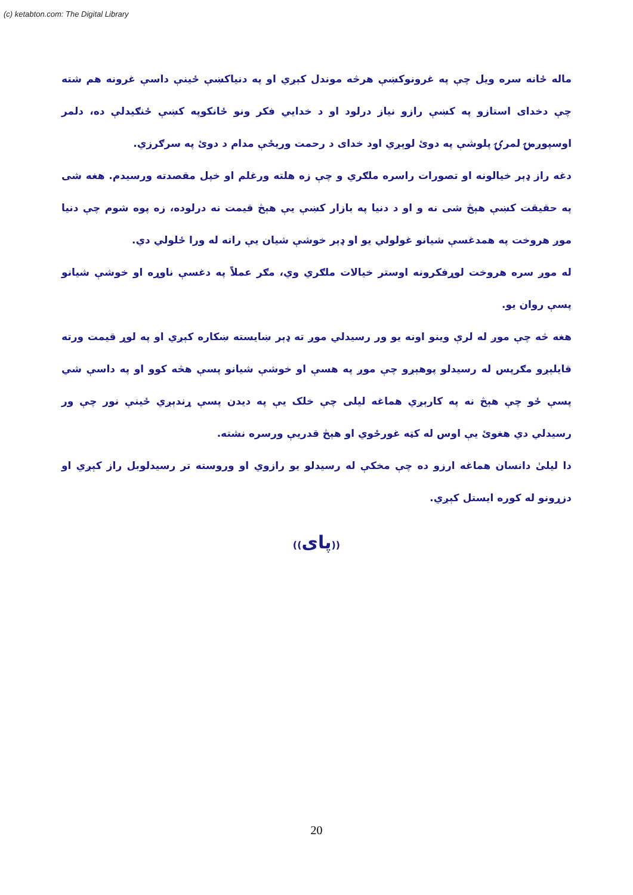(c) ketabton.com: The Digital Library
ماله ځانه سره ویل چې په غرونوکښې هرڅه موندل کېږي او په دنیاکښې ځینې داسې غرونه هم شته چې دخدای استازو په کښې رازو نیاز درلود او د خدایي فکر ونو ځانکوپه کښې ځنګیدلې ده، دلمر اوسپوږمۍ لمرۍ پلوشې په دوئ لوېږي اود خدای د رحمت وریځې مدام د دوئ په سرګرزي.
دغه راز ډېر خیالونه او تصورات راسره ملګري و چې زه هلته ورغلم او خپل مقصدته ورسیدم. هغه شی په حقیقت کښې هېڅ شی نه و او د دنیا په بازار کښې یې هېڅ قیمت نه درلوده، زه پوه شوم چې دنیا موږ هروخت په همدغسې شیانو غولولي یو او ډېر خوشې شیان یې راته له ورا ځلولي دي.
له موږ سره هروخت لوړفکرونه اوستر خیالات ملګري وي، مګر عملاً په دغسې ناوړه او خوشې شیانو پسې روان یو.
هغه څه چې موږ له لرې وینو اونه یو ور رسیدلي موږ ته ډېر ښایسته ښکاره کېږي او په لوړ قیمت ورته قایلېږو مګرپس له رسیدلو پوهېږو چې موږ په هسې او خوشې شیانو پسې هڅه کوو او په داسې شي پسې ځو چې هېڅ نه په کارېږي هماغه لیلی چې خلک یې په دیدن پسې ړندېږي ځینې نور چې ور رسیدلي دي هغوئ یې اوس له کټه غورځوي او هېڅ قدریې ورسره نشته.
دا لیلیٰ دانسان هماغه ارزو ده چې مخکې له رسیدلو یو رازوي او وروسته تر رسیدلوبل راز کېږي او دزړونو له کوره ایستل کېږي.
((پای))
20